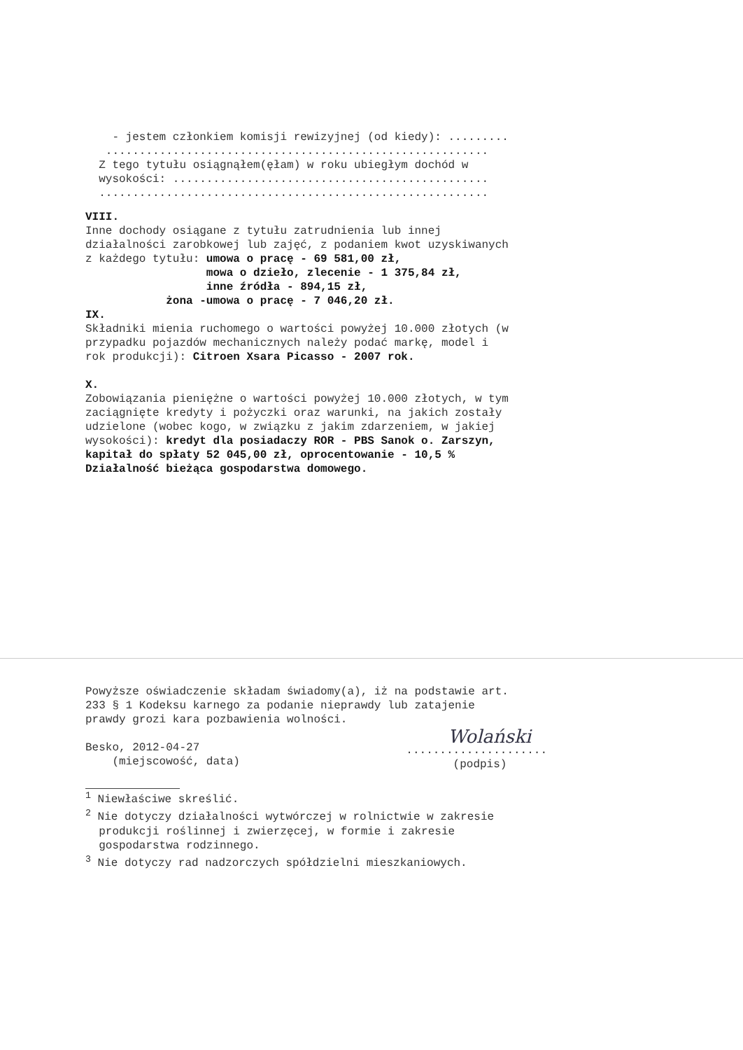- jestem członkiem komisji rewizyjnej (od kiedy): ......... ......................................................... Z tego tytułu osiągnąłem(ęłam) w roku ubiegłym dochód w wysokości: ............................................... ..........................................................
VIII.
Inne dochody osiągane z tytułu zatrudnienia lub innej działalności zarobkowej lub zajęć, z podaniem kwot uzyskiwanych z każdego tytułu: umowa o pracę - 69 581,00 zł, mowa o dzieło, zlecenie - 1 375,84 zł, inne źródła - 894,15 zł, żona -umowa o pracę - 7 046,20 zł.
IX.
Składniki mienia ruchomego o wartości powyżej 10.000 złotych (w przypadku pojazdów mechanicznych należy podać markę, model i rok produkcji): Citroen Xsara Picasso - 2007 rok.
X.
Zobowiązania pieniężne o wartości powyżej 10.000 złotych, w tym zaciągnięte kredyty i pożyczki oraz warunki, na jakich zostały udzielone (wobec kogo, w związku z jakim zdarzeniem, w jakiej wysokości): kredyt dla posiadaczy ROR - PBS Sanok o. Zarszyn, kapitał do spłaty 52 045,00 zł, oprocentowanie - 10,5 % Działalność bieżąca gospodarstwa domowego.
Powyższe oświadczenie składam świadomy(a), iż na podstawie art. 233 § 1 Kodeksu karnego za podanie nieprawdy lub zatajenie prawdy grozi kara pozbawienia wolności.
Besko, 2012-04-27 (miejscowość, data)
Wolański
..................... (podpis)
<sup>1</sup> Niewłaściwe skreślić. <sup>2</sup> Nie dotyczy działalności wytwórczej w rolnictwie w zakresie produkcji roślinnej i zwierzęcej, w formie i zakresie gospodarstwa rodzinnego. <sup>3</sup> Nie dotyczy rad nadzorczych spółdzielni mieszkaniowych.